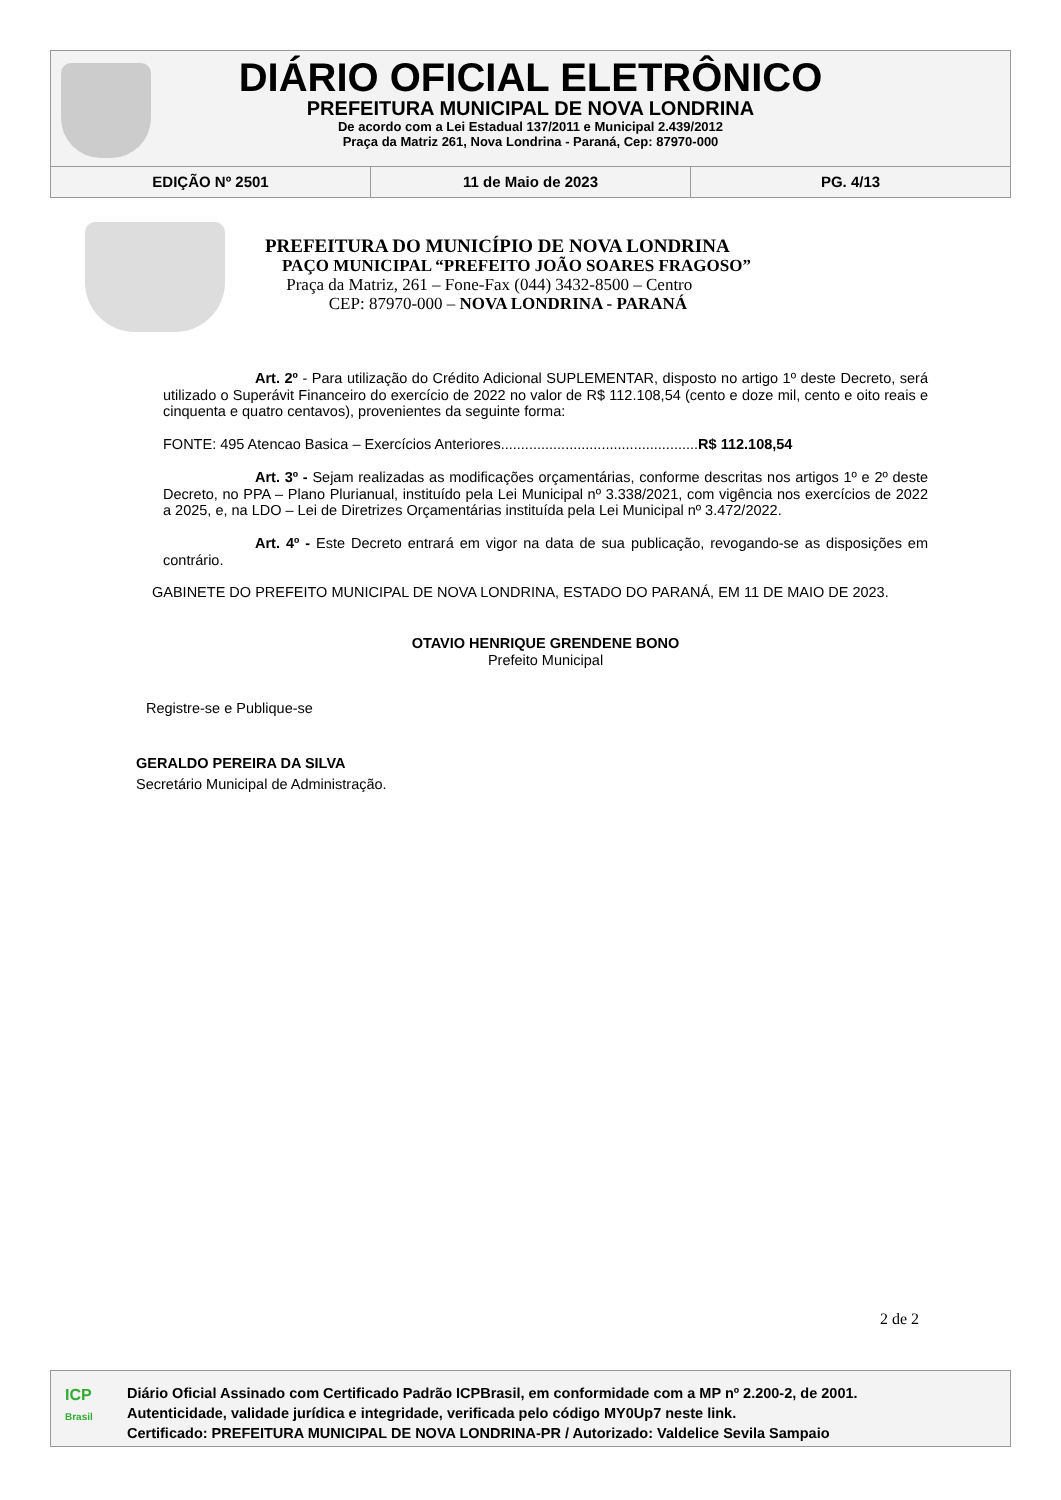DIÁRIO OFICIAL ELETRÔNICO
PREFEITURA MUNICIPAL DE NOVA LONDRINA
De acordo com a Lei Estadual 137/2011 e Municipal 2.439/2012
Praça da Matriz 261, Nova Londrina - Paraná, Cep: 87970-000
EDIÇÃO Nº 2501 11 de Maio de 2023 PG. 4/13
PREFEITURA DO MUNICÍPIO DE NOVA LONDRINA
PAÇO MUNICIPAL “PREFEITO JOÃO SOARES FRAGOSO”
Praça da Matriz, 261 – Fone-Fax (044) 3432-8500 – Centro
CEP: 87970-000 – NOVA LONDRINA - PARANÁ
Art. 2º - Para utilização do Crédito Adicional SUPLEMENTAR, disposto no artigo 1º deste Decreto, será utilizado o Superávit Financeiro do exercício de 2022 no valor de R$ 112.108,54 (cento e doze mil, cento e oito reais e cinquenta e quatro centavos), provenientes da seguinte forma:
FONTE: 495 Atencao Basica – Exercícios Anteriores.................................................R$ 112.108,54
Art. 3º - Sejam realizadas as modificações orçamentárias, conforme descritas nos artigos 1º e 2º deste Decreto, no PPA – Plano Plurianual, instituído pela Lei Municipal nº 3.338/2021, com vigência nos exercícios de 2022 a 2025, e, na LDO – Lei de Diretrizes Orçamentárias instituída pela Lei Municipal nº 3.472/2022.
Art. 4º - Este Decreto entrará em vigor na data de sua publicação, revogando-se as disposições em contrário.
GABINETE DO PREFEITO MUNICIPAL DE NOVA LONDRINA, ESTADO DO PARANÁ, EM 11 DE MAIO DE 2023.
OTAVIO HENRIQUE GRENDENE BONO
Prefeito Municipal
Registre-se e Publique-se
GERALDO PEREIRA DA SILVA
Secretário Municipal de Administração.
2 de 2
ICP
Brasil
Diário Oficial Assinado com Certificado Padrão ICPBrasil, em conformidade com a MP nº 2.200-2, de 2001.
Autenticidade, validade jurídica e integridade, verificada pelo código MY0Up7 neste link.
Certificado: PREFEITURA MUNICIPAL DE NOVA LONDRINA-PR / Autorizado: Valdelice Sevila Sampaio